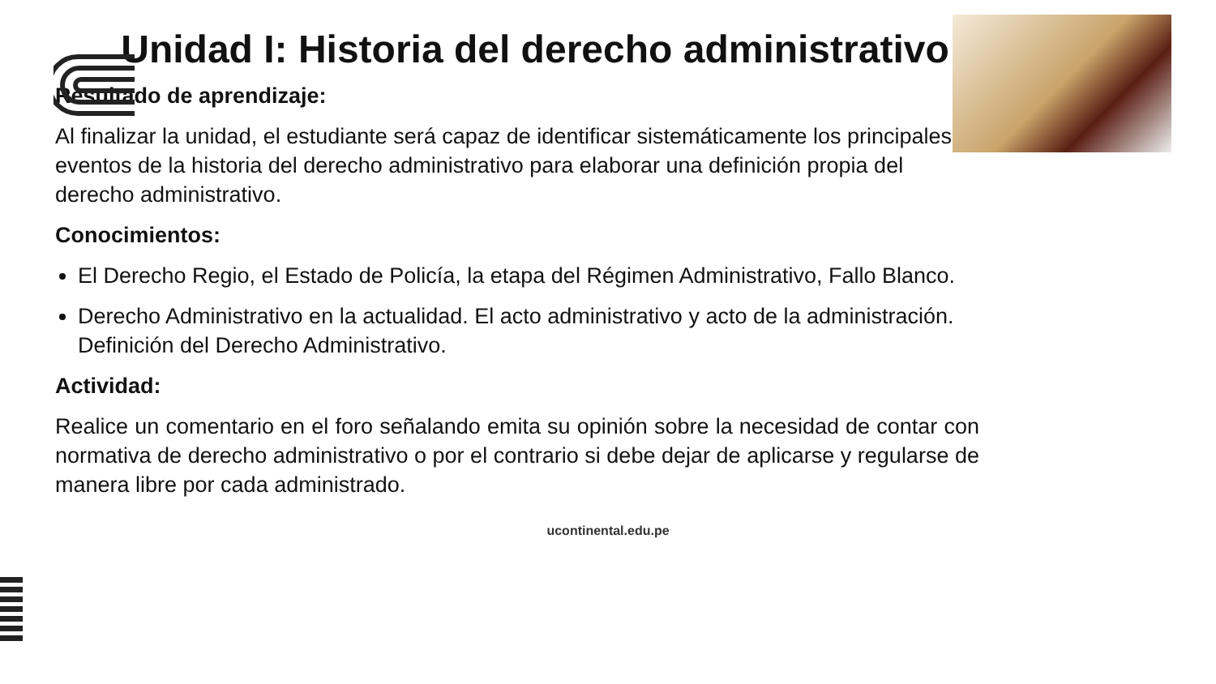Unidad I: Historia del derecho administrativo
Resultado de aprendizaje:
Al finalizar la unidad, el estudiante será capaz de identificar sistemáticamente los principales eventos de la historia del derecho administrativo para elaborar una definición propia del derecho administrativo.
Conocimientos:
El Derecho Regio, el Estado de Policía, la etapa del Régimen Administrativo, Fallo Blanco.
Derecho Administrativo en la actualidad. El acto administrativo y acto de la administración. Definición del Derecho Administrativo.
Actividad:
Realice un comentario en el foro señalando emita su opinión sobre la necesidad de contar con normativa de derecho administrativo o por el contrario si debe dejar de aplicarse y regularse de manera libre por cada administrado.
ucontinental.edu.pe